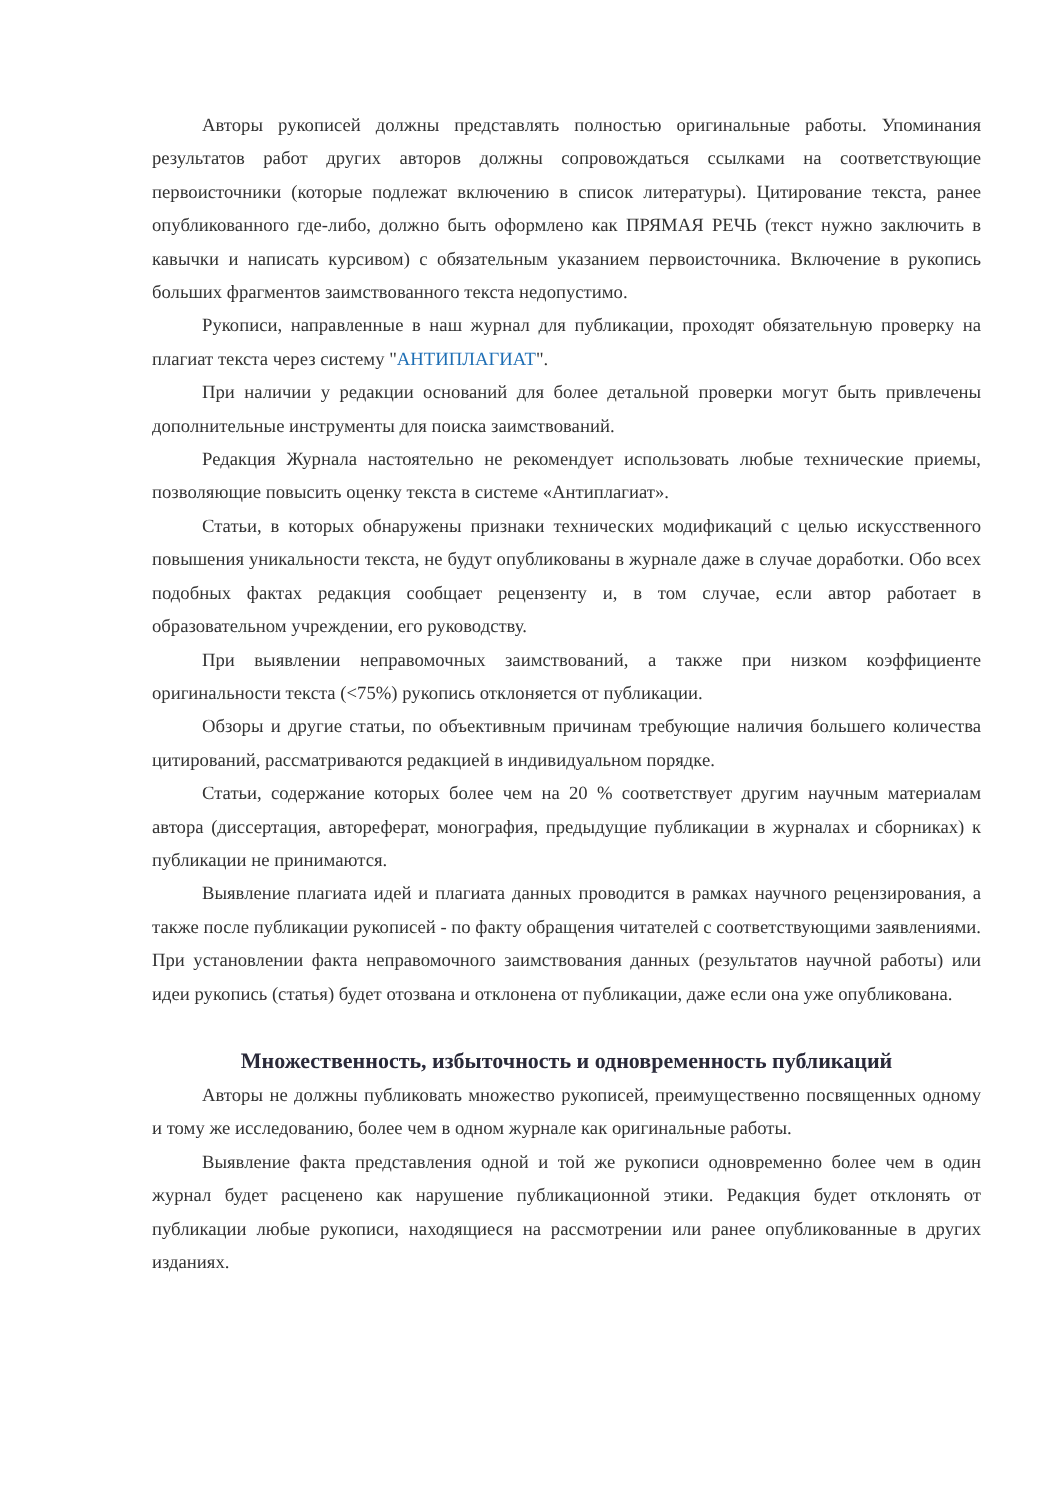Авторы рукописей должны представлять полностью оригинальные работы. Упоминания результатов работ других авторов должны сопровождаться ссылками на соответствующие первоисточники (которые подлежат включению в список литературы). Цитирование текста, ранее опубликованного где-либо, должно быть оформлено как ПРЯМАЯ РЕЧЬ (текст нужно заключить в кавычки и написать курсивом) с обязательным указанием первоисточника. Включение в рукопись больших фрагментов заимствованного текста недопустимо.
Рукописи, направленные в наш журнал для публикации, проходят обязательную проверку на плагиат текста через систему "АНТИПЛАГИАТ".
При наличии у редакции оснований для более детальной проверки могут быть привлечены дополнительные инструменты для поиска заимствований.
Редакция Журнала настоятельно не рекомендует использовать любые технические приемы, позволяющие повысить оценку текста в системе «Антиплагиат».
Статьи, в которых обнаружены признаки технических модификаций с целью искусственного повышения уникальности текста, не будут опубликованы в журнале даже в случае доработки. Обо всех подобных фактах редакция сообщает рецензенту и, в том случае, если автор работает в образовательном учреждении, его руководству.
При выявлении неправомочных заимствований, а также при низком коэффициенте оригинальности текста (<75%) рукопись отклоняется от публикации.
Обзоры и другие статьи, по объективным причинам требующие наличия большего количества цитирований, рассматриваются редакцией в индивидуальном порядке.
Статьи, содержание которых более чем на 20 % соответствует другим научным материалам автора (диссертация, автореферат, монография, предыдущие публикации в журналах и сборниках) к публикации не принимаются.
Выявление плагиата идей и плагиата данных проводится в рамках научного рецензирования, а также после публикации рукописей - по факту обращения читателей с соответствующими заявлениями. При установлении факта неправомочного заимствования данных (результатов научной работы) или идеи рукопись (статья) будет отозвана и отклонена от публикации, даже если она уже опубликована.
Множественность, избыточность и одновременность публикаций
Авторы не должны публиковать множество рукописей, преимущественно посвященных одному и тому же исследованию, более чем в одном журнале как оригинальные работы.
Выявление факта представления одной и той же рукописи одновременно более чем в один журнал будет расценено как нарушение публикационной этики. Редакция будет отклонять от публикации любые рукописи, находящиеся на рассмотрении или ранее опубликованные в других изданиях.